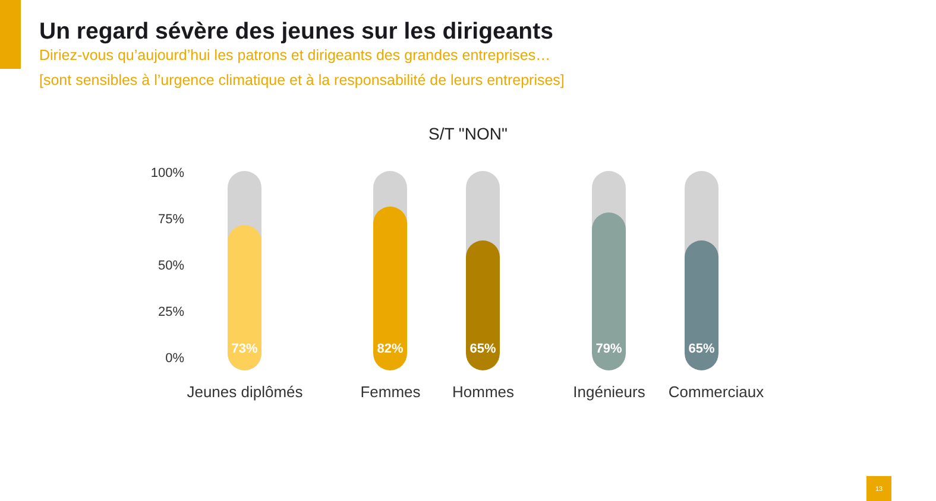Un regard sévère des jeunes sur les dirigeants
Diriez-vous qu’aujourd’hui les patrons et dirigeants des grandes entreprises…
[sont sensibles à l’urgence climatique et à la responsabilité de leurs entreprises]
S/T "NON"
100%
75%
50%
25%
0%
73% 82% 65% 79% 65%
Jeunes diplômés Femmes Hommes Ingénieurs Commerciaux
13